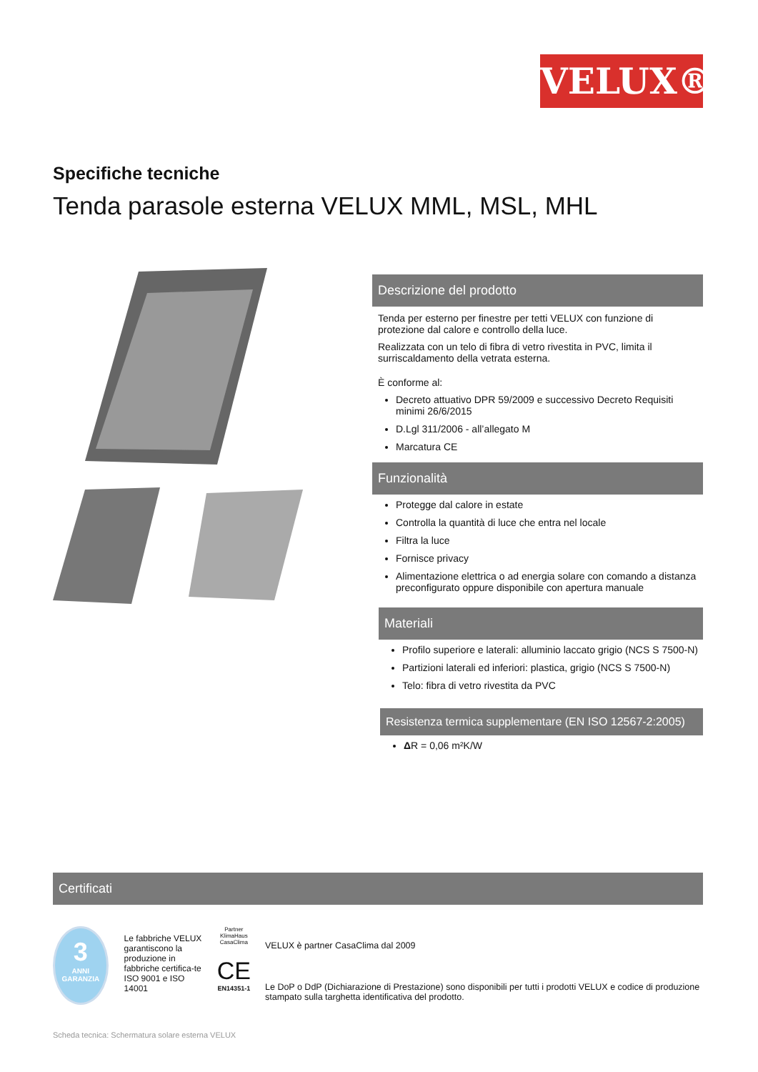VELUX®
Specifiche tecniche
Tenda parasole esterna VELUX MML, MSL, MHL
Descrizione del prodotto
Tenda per esterno per finestre per tetti VELUX con funzione di protezione dal calore e controllo della luce.
Realizzata con un telo di fibra di vetro rivestita in PVC, limita il surriscaldamento della vetrata esterna.
È conforme al:
Decreto attuativo DPR 59/2009 e successivo Decreto Requisiti minimi 26/6/2015
D.Lgl 311/2006 - all’allegato M
Marcatura CE
Funzionalità
Protegge dal calore in estate
Controlla la quantità di luce che entra nel locale
Filtra la luce
Fornisce privacy
Alimentazione elettrica o ad energia solare con comando a distanza preconfigurato oppure disponibile con apertura manuale
Materiali
Profilo superiore e laterali: alluminio laccato grigio (NCS S 7500-N)
Partizioni laterali ed inferiori: plastica, grigio (NCS S 7500-N)
Telo: fibra di vetro rivestita da PVC
Resistenza termica supplementare (EN ISO 12567-2:2005)
ΔR = 0,06 m²K/W
Certificati
3
ANNI
GARANZIA
Le fabbriche VELUX garantiscono la produzione in fabbriche certifica-te
ISO 9001 e ISO 14001
Partner KlimaHaus CasaClima
CE
EN14351-1
VELUX è partner CasaClima dal 2009
Le DoP o DdP (Dichiarazione di Prestazione) sono disponibili per tutti i prodotti VELUX e codice di produzione stampato sulla targhetta identificativa del prodotto.
Scheda tecnica: Schermatura solare esterna VELUX